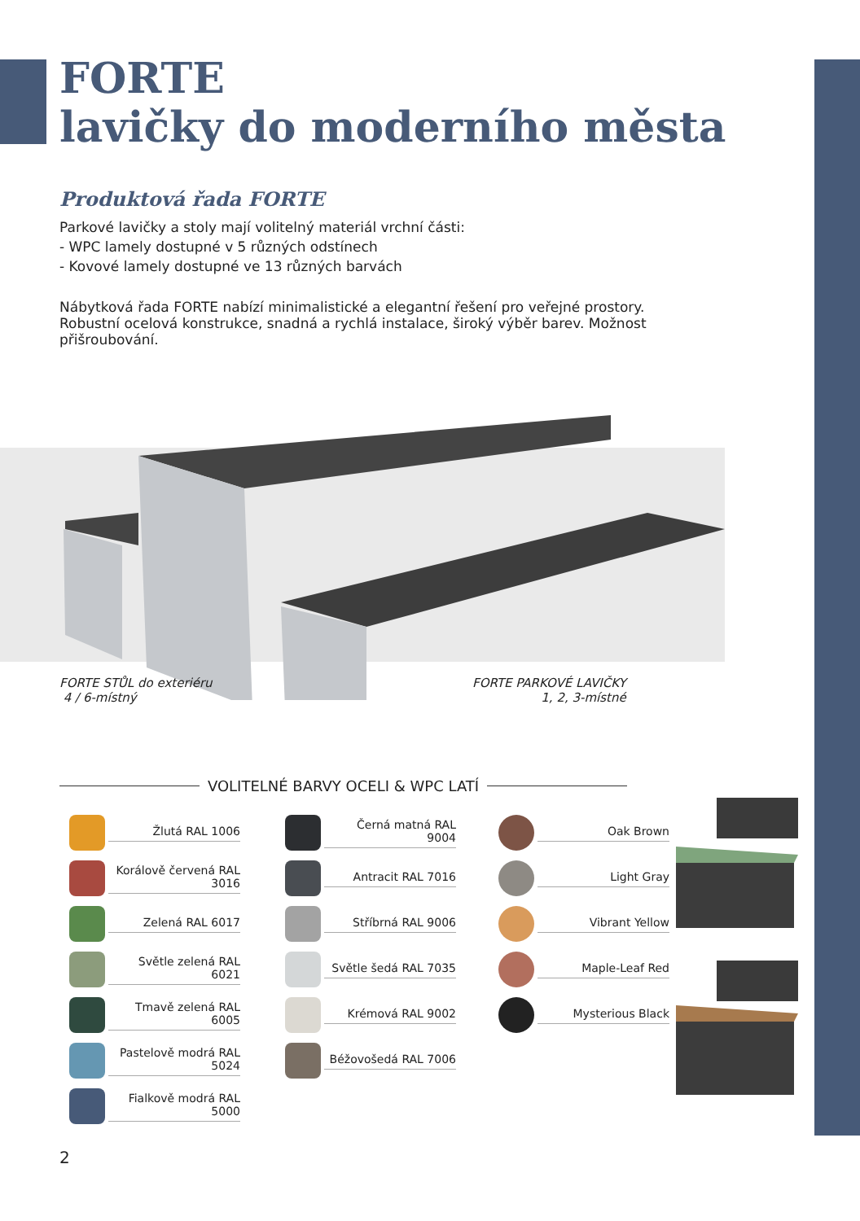FORTE
lavičky do moderního města
Produktová řada FORTE
Parkové lavičky a stoly mají volitelný materiál vrchní části:
- WPC lamely dostupné v 5 různých odstínech
- Kovové lamely dostupné ve 13 různých barvách
Nábytková řada FORTE nabízí minimalistické a elegantní řešení pro veřejné prostory. Robustní ocelová konstrukce, snadná a rychlá instalace, široký výběr barev. Možnost přišroubování.
FORTE STŮL do exteriéru
4 / 6-místný
FORTE PARKOVÉ LAVIČKY
1, 2, 3-místné
VOLITELNÉ BARVY OCELI & WPC LATÍ
Žlutá RAL 1006
Korálově červená RAL 3016
Zelená RAL 6017
Světle zelená RAL 6021
Tmavě zelená RAL 6005
Pastelově modrá RAL 5024
Fialkově modrá RAL 5000
Černá matná RAL 9004
Antracit RAL 7016
Stříbrná RAL 9006
Světle šedá RAL 7035
Krémová RAL 9002
Béžovošedá RAL 7006
Oak Brown
Light Gray
Vibrant Yellow
Maple-Leaf Red
Mysterious Black
2